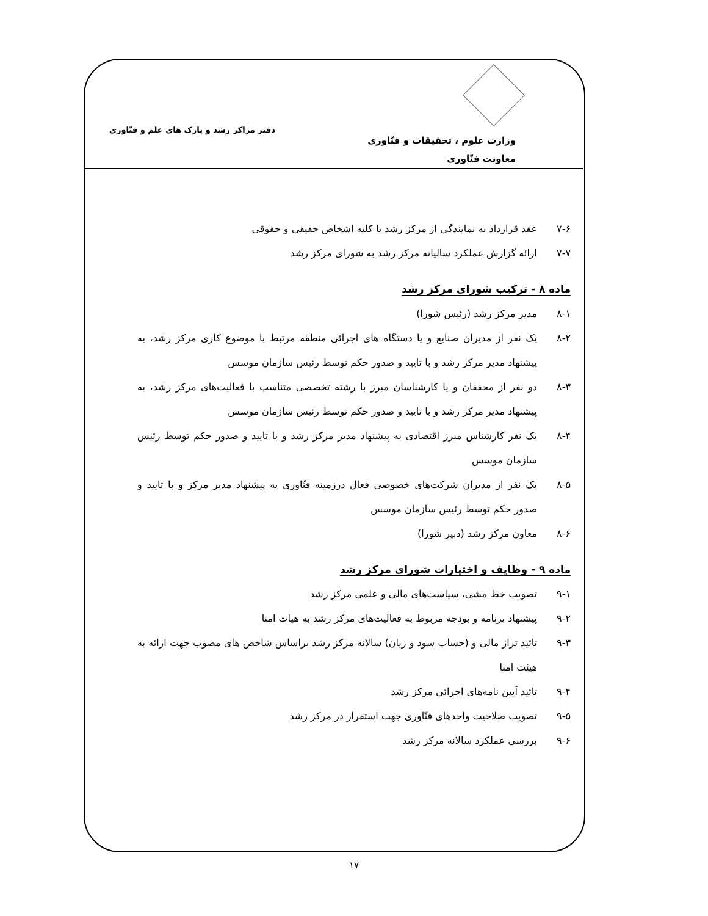وزارت علوم ، تحقیقات و فنّاوری
معاونت فنّاوری
دفتر مراکز رشد و پارک های علم و فنّاوری
۷-۶ عقد قرارداد به نمایندگی از مرکز رشد با کلیه اشخاص حقیقی و حقوقی
۷-۷ ارائه گزارش عملکرد سالیانه مرکز رشد به شورای مرکز رشد
ماده ۸ - ترکیب شورای مرکز رشد
۸-۱ مدیر مرکز رشد (رئیس شورا)
۸-۲ یک نفر از مدیران صنایع و یا دستگاه های اجرائی منطقه مرتبط با موضوع کاری مرکز رشد، به پیشنهاد مدیر مرکز رشد و با تایید و صدور حکم توسط رئیس سازمان موسس
۸-۳ دو نفر از محققان و یا کارشناسان مبرز با رشته تخصصی متناسب با فعالیت‌های مرکز رشد، به پیشنهاد مدیر مرکز رشد و با تایید و صدور حکم توسط رئیس سازمان موسس
۸-۴ یک نفر کارشناس مبرز اقتصادی به پیشنهاد مدیر مرکز رشد و با تایید و صدور حکم توسط رئیس سازمان موسس
۸-۵ یک نفر از مدیران شرکت‌های خصوصی فعال درزمینه فنّاوری به پیشنهاد مدیر مرکز و با تایید و صدور حکم توسط رئیس سازمان موسس
۸-۶ معاون مرکز رشد (دبیر شورا)
ماده ۹ - وظایف و اختیارات شورای مرکز رشد
۹-۱ تصویب خط مشی، سیاست‌های مالی و علمی مرکز رشد
۹-۲ پیشنهاد برنامه و بودجه مربوط به فعالیت‌های مرکز رشد به هیات امنا
۹-۳ تائید تراز مالی و (حساب سود و زیان) سالانه مرکز رشد براساس شاخص های مصوب جهت ارائه به هیئت امنا
۹-۴ تائید آیین نامه‌های اجرائی مرکز رشد
۹-۵ تصویب صلاحیت واحدهای فنّاوری جهت استقرار در مرکز رشد
۹-۶ بررسی عملکرد سالانه مرکز رشد
۱۷